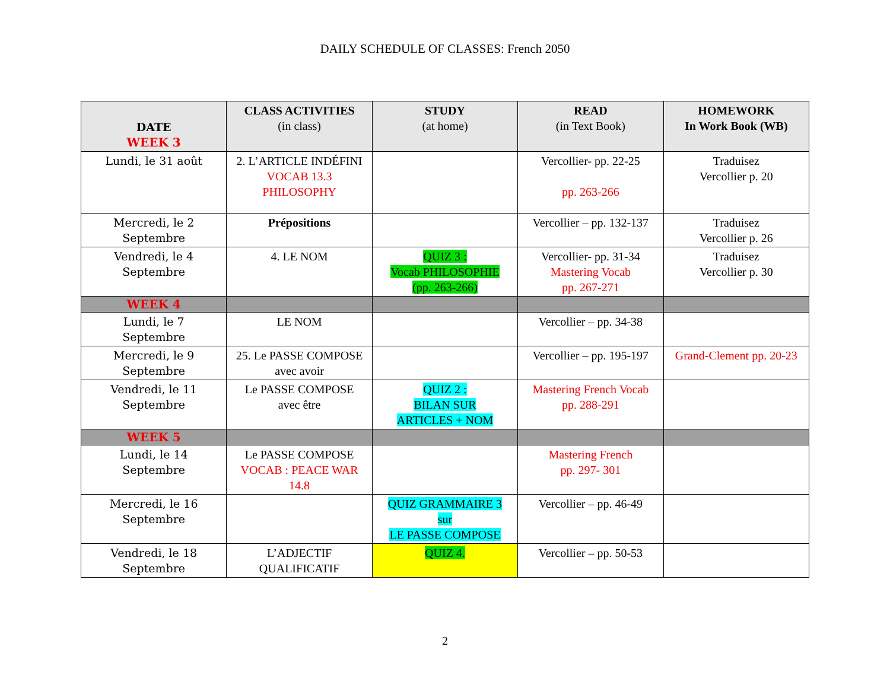DAILY SCHEDULE OF CLASSES: French 2050
| DATE WEEK 3 | CLASS ACTIVITIES (in class) | STUDY (at home) | READ (in Text Book) | HOMEWORK In Work Book (WB) |
| --- | --- | --- | --- | --- |
| Lundi, le 31 août | 2. L’ARTICLE INDÉFINI VOCAB 13.3 PHILOSOPHY | | Vercollier- pp. 22-25 pp. 263-266 | Traduisez Vercollier p. 20 |
| Mercredi, le 2 Septembre | Prépositions | | Vercollier – pp. 132-137 | Traduisez Vercollier p. 26 |
| Vendredi, le 4 Septembre | 4. LE NOM | QUIZ 3 : Vocab PHILOSOPHIE (pp. 263-266) | Vercollier- pp. 31-34 Mastering Vocab pp. 267-271 | Traduisez Vercollier p. 30 |
| WEEK 4 | | | | |
| Lundi, le 7 Septembre | LE NOM | | Vercollier – pp. 34-38 | |
| Mercredi, le 9 Septembre | 25. Le PASSE COMPOSE avec avoir | | Vercollier – pp. 195-197 | Grand-Clement pp. 20-23 |
| Vendredi, le 11 Septembre | Le PASSE COMPOSE avec être | QUIZ 2 : BILAN SUR ARTICLES + NOM | Mastering French Vocab pp. 288-291 | |
| WEEK 5 | | | | |
| Lundi, le 14 Septembre | Le PASSE COMPOSE VOCAB : PEACE WAR 14.8 | | Mastering French pp. 297- 301 | |
| Mercredi, le 16 Septembre | | QUIZ GRAMMAIRE 3 sur LE PASSE COMPOSE | Vercollier – pp. 46-49 | |
| Vendredi, le 18 Septembre | L’ADJECTIF QUALIFICATIF | QUIZ 4. | Vercollier – pp. 50-53 | |
2